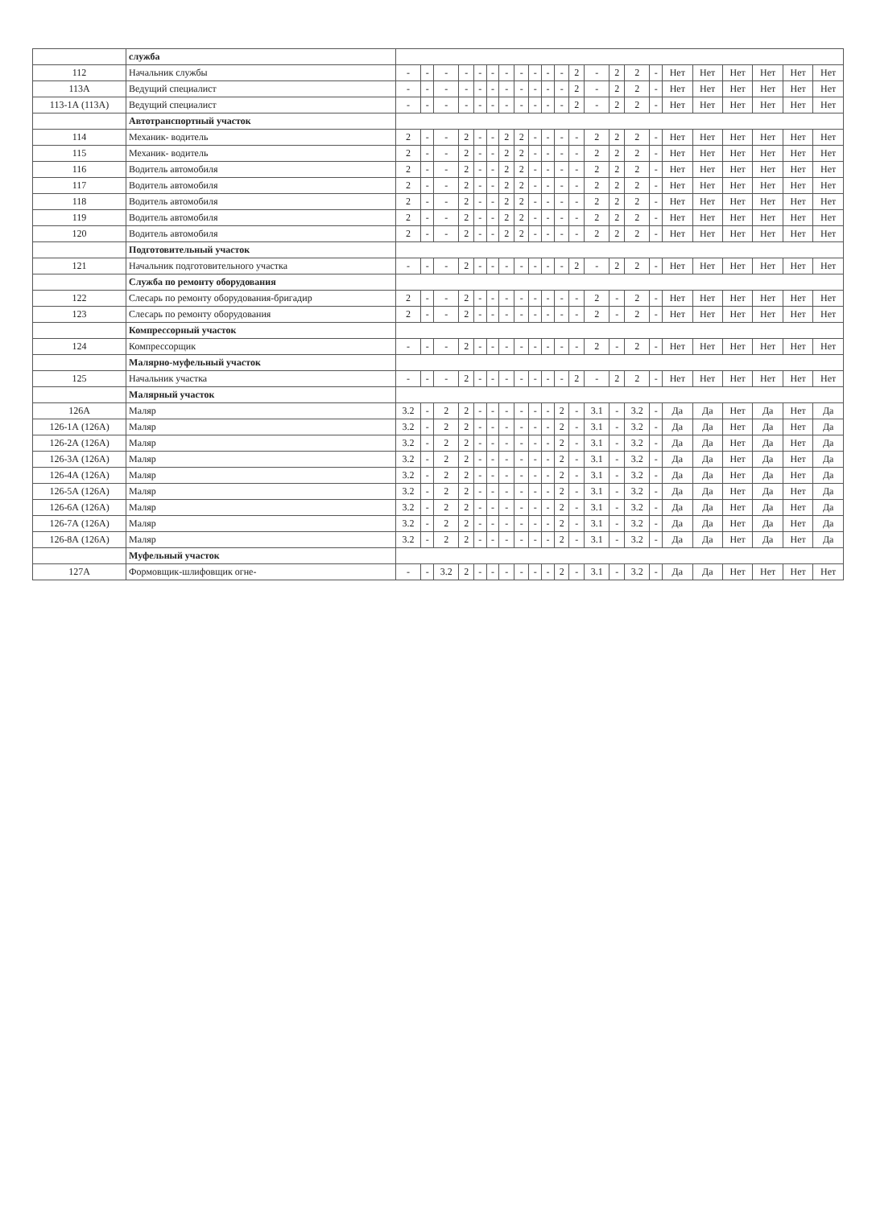| | служба | | | | | | | | | | | | | | | | | | | | | | |
| 112 | Начальник службы | - | - | - | - | - | - | - | - | - | - | - | 2 | - | 2 | 2 | - | Нет | Нет | Нет | Нет | Нет | Нет |
| 113А | Ведущий специалист | - | - | - | - | - | - | - | - | - | - | - | 2 | - | 2 | 2 | - | Нет | Нет | Нет | Нет | Нет | Нет |
| 113-1А (113А) | Ведущий специалист | - | - | - | - | - | - | - | - | - | - | - | 2 | - | 2 | 2 | - | Нет | Нет | Нет | Нет | Нет | Нет |
| | Автотранспортный участок | | | | | | | | | | | | | | | | | | | | | | |
| 114 | Механик- водитель | 2 | - | - | 2 | - | - | 2 | 2 | - | - | - | - | 2 | 2 | 2 | - | Нет | Нет | Нет | Нет | Нет | Нет |
| 115 | Механик- водитель | 2 | - | - | 2 | - | - | 2 | 2 | - | - | - | - | 2 | 2 | 2 | - | Нет | Нет | Нет | Нет | Нет | Нет |
| 116 | Водитель автомобиля | 2 | - | - | 2 | - | - | 2 | 2 | - | - | - | - | 2 | 2 | 2 | - | Нет | Нет | Нет | Нет | Нет | Нет |
| 117 | Водитель автомобиля | 2 | - | - | 2 | - | - | 2 | 2 | - | - | - | - | 2 | 2 | 2 | - | Нет | Нет | Нет | Нет | Нет | Нет |
| 118 | Водитель автомобиля | 2 | - | - | 2 | - | - | 2 | 2 | - | - | - | - | 2 | 2 | 2 | - | Нет | Нет | Нет | Нет | Нет | Нет |
| 119 | Водитель автомобиля | 2 | - | - | 2 | - | - | 2 | 2 | - | - | - | - | 2 | 2 | 2 | - | Нет | Нет | Нет | Нет | Нет | Нет |
| 120 | Водитель автомобиля | 2 | - | - | 2 | - | - | 2 | 2 | - | - | - | - | 2 | 2 | 2 | - | Нет | Нет | Нет | Нет | Нет | Нет |
| | Подготовительный участок | | | | | | | | | | | | | | | | | | | | | | |
| 121 | Начальник подготовительного участка | - | - | - | 2 | - | - | - | - | - | - | - | 2 | - | 2 | 2 | - | Нет | Нет | Нет | Нет | Нет | Нет |
| | Служба по ремонту оборудования | | | | | | | | | | | | | | | | | | | | | | |
| 122 | Слесарь по ремонту оборудования-бригадир | 2 | - | - | 2 | - | - | - | - | - | - | - | - | 2 | - | 2 | - | Нет | Нет | Нет | Нет | Нет | Нет |
| 123 | Слесарь по ремонту оборудования | 2 | - | - | 2 | - | - | - | - | - | - | - | - | 2 | - | 2 | - | Нет | Нет | Нет | Нет | Нет | Нет |
| | Компрессорный участок | | | | | | | | | | | | | | | | | | | | | | |
| 124 | Компрессорщик | - | - | - | 2 | - | - | - | - | - | - | - | - | 2 | - | 2 | - | Нет | Нет | Нет | Нет | Нет | Нет |
| | Малярно-муфельный участок | | | | | | | | | | | | | | | | | | | | | | |
| 125 | Начальник участка | - | - | - | 2 | - | - | - | - | - | - | - | 2 | - | 2 | 2 | - | Нет | Нет | Нет | Нет | Нет | Нет |
| | Малярный участок | | | | | | | | | | | | | | | | | | | | | | |
| 126А | Маляр | 3.2 | - | 2 | 2 | - | - | - | - | - | - | 2 | - | 3.1 | - | 3.2 | - | Да | Да | Нет | Да | Нет | Да |
| 126-1А (126А) | Маляр | 3.2 | - | 2 | 2 | - | - | - | - | - | - | 2 | - | 3.1 | - | 3.2 | - | Да | Да | Нет | Да | Нет | Да |
| 126-2А (126А) | Маляр | 3.2 | - | 2 | 2 | - | - | - | - | - | - | 2 | - | 3.1 | - | 3.2 | - | Да | Да | Нет | Да | Нет | Да |
| 126-3А (126А) | Маляр | 3.2 | - | 2 | 2 | - | - | - | - | - | - | 2 | - | 3.1 | - | 3.2 | - | Да | Да | Нет | Да | Нет | Да |
| 126-4А (126А) | Маляр | 3.2 | - | 2 | 2 | - | - | - | - | - | - | 2 | - | 3.1 | - | 3.2 | - | Да | Да | Нет | Да | Нет | Да |
| 126-5А (126А) | Маляр | 3.2 | - | 2 | 2 | - | - | - | - | - | - | 2 | - | 3.1 | - | 3.2 | - | Да | Да | Нет | Да | Нет | Да |
| 126-6А (126А) | Маляр | 3.2 | - | 2 | 2 | - | - | - | - | - | - | 2 | - | 3.1 | - | 3.2 | - | Да | Да | Нет | Да | Нет | Да |
| 126-7А (126А) | Маляр | 3.2 | - | 2 | 2 | - | - | - | - | - | - | 2 | - | 3.1 | - | 3.2 | - | Да | Да | Нет | Да | Нет | Да |
| 126-8А (126А) | Маляр | 3.2 | - | 2 | 2 | - | - | - | - | - | - | 2 | - | 3.1 | - | 3.2 | - | Да | Да | Нет | Да | Нет | Да |
| | Муфельный участок | | | | | | | | | | | | | | | | | | | | | | |
| 127А | Формовщик-шлифовщик огне- | - | - | 3.2 | 2 | - | - | - | - | - | - | 2 | - | 3.1 | - | 3.2 | - | Да | Да | Нет | Нет | Нет | Нет |